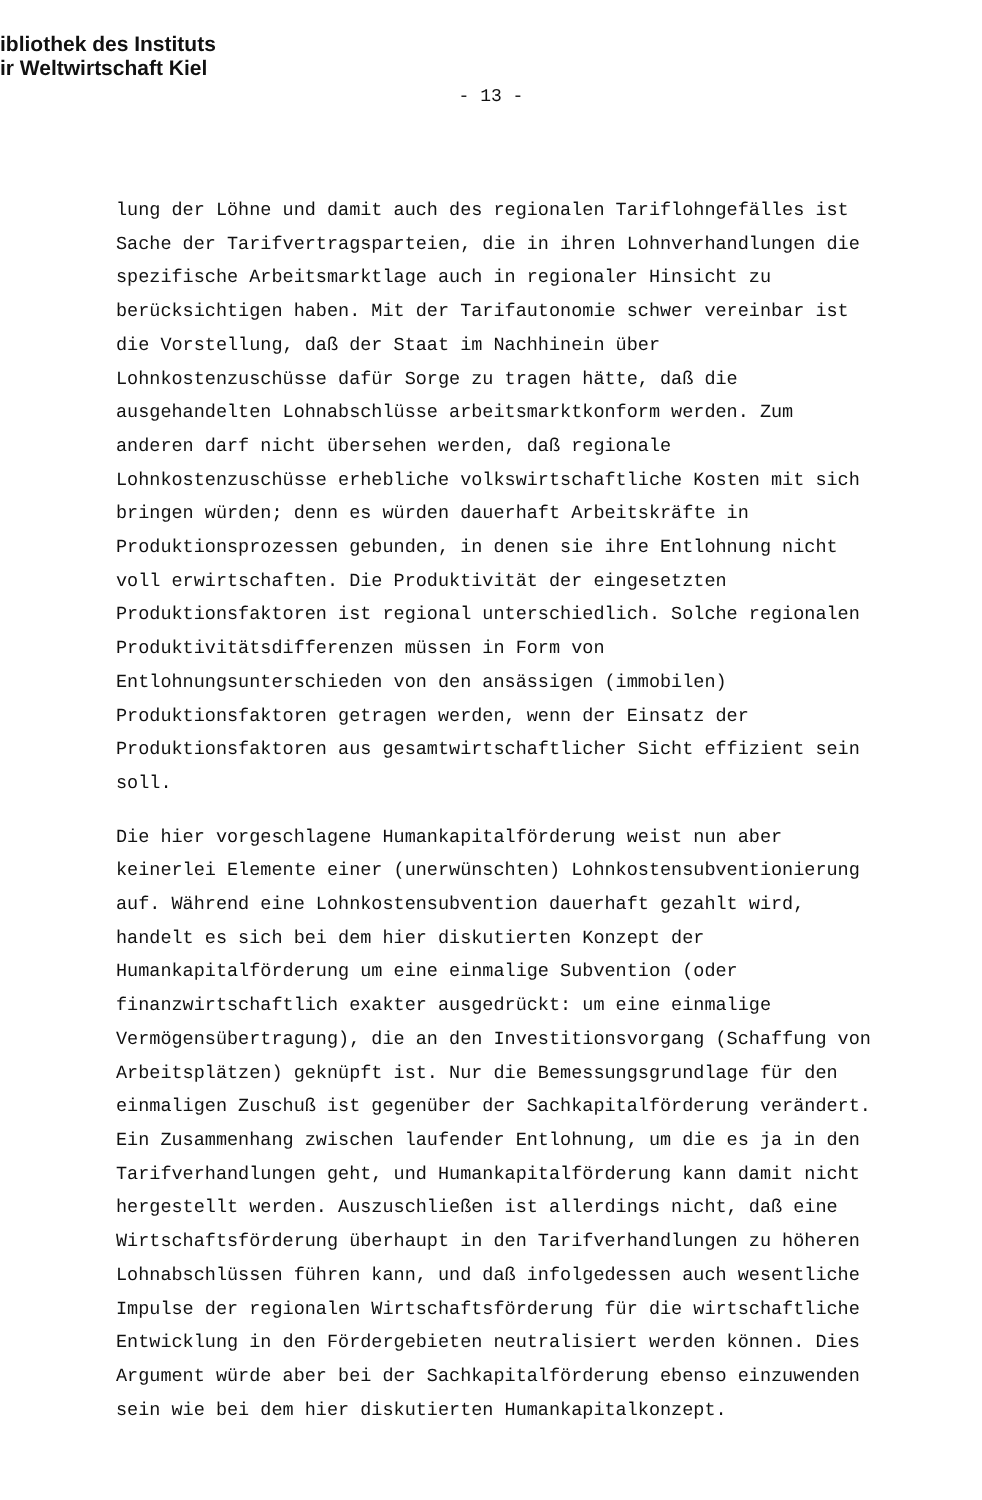ibliothek des Instituts
ir Weltwirtschaft Kiel
- 13 -
lung der Löhne und damit auch des regionalen Tariflohngefälles ist Sache der Tarifvertragsparteien, die in ihren Lohnverhandlungen die spezifische Arbeitsmarktlage auch in regionaler Hinsicht zu berücksichtigen haben. Mit der Tarifautonomie schwer vereinbar ist die Vorstellung, daß der Staat im Nachhinein über Lohnkostenzuschüsse dafür Sorge zu tragen hätte, daß die ausgehandelten Lohnabschlüsse arbeitsmarktkonform werden. Zum anderen darf nicht übersehen werden, daß regionale Lohnkostenzuschüsse erhebliche volkswirtschaftliche Kosten mit sich bringen würden; denn es würden dauerhaft Arbeitskräfte in Produktionsprozessen gebunden, in denen sie ihre Entlohnung nicht voll erwirtschaften. Die Produktivität der eingesetzten Produktionsfaktoren ist regional unterschiedlich. Solche regionalen Produktivitätsdifferenzen müssen in Form von Entlohnungsunterschieden von den ansässigen (immobilen) Produktionsfaktoren getragen werden, wenn der Einsatz der Produktionsfaktoren aus gesamtwirtschaftlicher Sicht effizient sein soll.
Die hier vorgeschlagene Humankapitalförderung weist nun aber keinerlei Elemente einer (unerwünschten) Lohnkostensubventionierung auf. Während eine Lohnkostensubvention dauerhaft gezahlt wird, handelt es sich bei dem hier diskutierten Konzept der Humankapitalförderung um eine einmalige Subvention (oder finanzwirtschaftlich exakter ausgedrückt: um eine einmalige Vermögensübertragung), die an den Investitionsvorgang (Schaffung von Arbeitsplätzen) geknüpft ist. Nur die Bemessungsgrundlage für den einmaligen Zuschuß ist gegenüber der Sachkapitalförderung verändert. Ein Zusammenhang zwischen laufender Entlohnung, um die es ja in den Tarifverhandlungen geht, und Humankapitalförderung kann damit nicht hergestellt werden. Auszuschließen ist allerdings nicht, daß eine Wirtschaftsförderung überhaupt in den Tarifverhandlungen zu höheren Lohnabschlüssen führen kann, und daß infolgedessen auch wesentliche Impulse der regionalen Wirtschaftsförderung für die wirtschaftliche Entwicklung in den Fördergebieten neutralisiert werden können. Dies Argument würde aber bei der Sachkapitalförderung ebenso einzuwenden sein wie bei dem hier diskutierten Humankapitalkonzept.